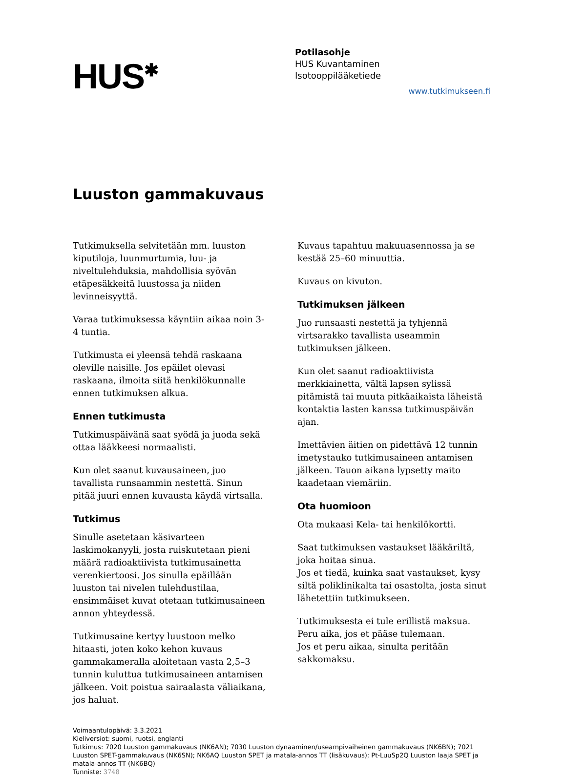HUS<sup>✱</sup>
Potilasohje
HUS Kuvantaminen
Isotooppilääketiede
www.tutkimukseen.fi
Luuston gammakuvaus
Tutkimuksella selvitetään mm. luuston kiputiloja, luunmurtumia, luu- ja niveltulehduksia, mahdollisia syövän etäpesäkkeitä luustossa ja niiden levinneisyyttä.
Varaa tutkimuksessa käyntiin aikaa noin 3-4 tuntia.
Tutkimusta ei yleensä tehdä raskaana oleville naisille. Jos epäilet olevasi raskaana, ilmoita siitä henkilökunnalle ennen tutkimuksen alkua.
Ennen tutkimusta
Tutkimuspäivänä saat syödä ja juoda sekä ottaa lääkkeesi normaalisti.
Kun olet saanut kuvausaineen, juo tavallista runsaammin nestettä. Sinun pitää juuri ennen kuvausta käydä virtsalla.
Tutkimus
Sinulle asetetaan käsivarteen laskimokanyyli, josta ruiskutetaan pieni määrä radioaktiivista tutkimusainetta verenkiertoosi. Jos sinulla epäillään luuston tai nivelen tulehdustilaa, ensimmäiset kuvat otetaan tutkimusaineen annon yhteydessä.
Tutkimusaine kertyy luustoon melko hitaasti, joten koko kehon kuvaus gammakameralla aloitetaan vasta 2,5–3 tunnin kuluttua tutkimusaineen antamisen jälkeen. Voit poistua sairaalasta väliaikana, jos haluat.
Kuvaus tapahtuu makuuasennossa ja se kestää 25–60 minuuttia.
Kuvaus on kivuton.
Tutkimuksen jälkeen
Juo runsaasti nestettä ja tyhjennä virtsarakko tavallista useammin tutkimuksen jälkeen.
Kun olet saanut radioaktiivista merkkiainetta, vältä lapsen sylissä pitämistä tai muuta pitkäaikaista läheistä kontaktia lasten kanssa tutkimuspäivän ajan.
Imettävien äitien on pidettävä 12 tunnin imetystauko tutkimusaineen antamisen jälkeen. Tauon aikana lypsetty maito kaadetaan viemäriin.
Ota huomioon
Ota mukaasi Kela- tai henkilökortti.
Saat tutkimuksen vastaukset lääkäriltä, joka hoitaa sinua.
Jos et tiedä, kuinka saat vastaukset, kysy siltä poliklinikalta tai osastolta, josta sinut lähetettiin tutkimukseen.
Tutkimuksesta ei tule erillistä maksua.
Peru aika, jos et pääse tulemaan.
Jos et peru aikaa, sinulta peritään sakkomaksu.
Voimaantulopäivä: 3.3.2021
Kieliversiot: suomi, ruotsi, englanti
Tutkimus: 7020 Luuston gammakuvaus (NK6AN); 7030 Luuston dynaaminen/useampivaiheinen gammakuvaus (NK6BN); 7021 Luuston SPET-gammakuvaus (NK6SN); NK6AQ Luuston SPET ja matala-annos TT (lisäkuvaus); Pt-LuuSp2Q Luuston laaja SPET ja matala-annos TT (NK6BQ)
Tunniste: 3748